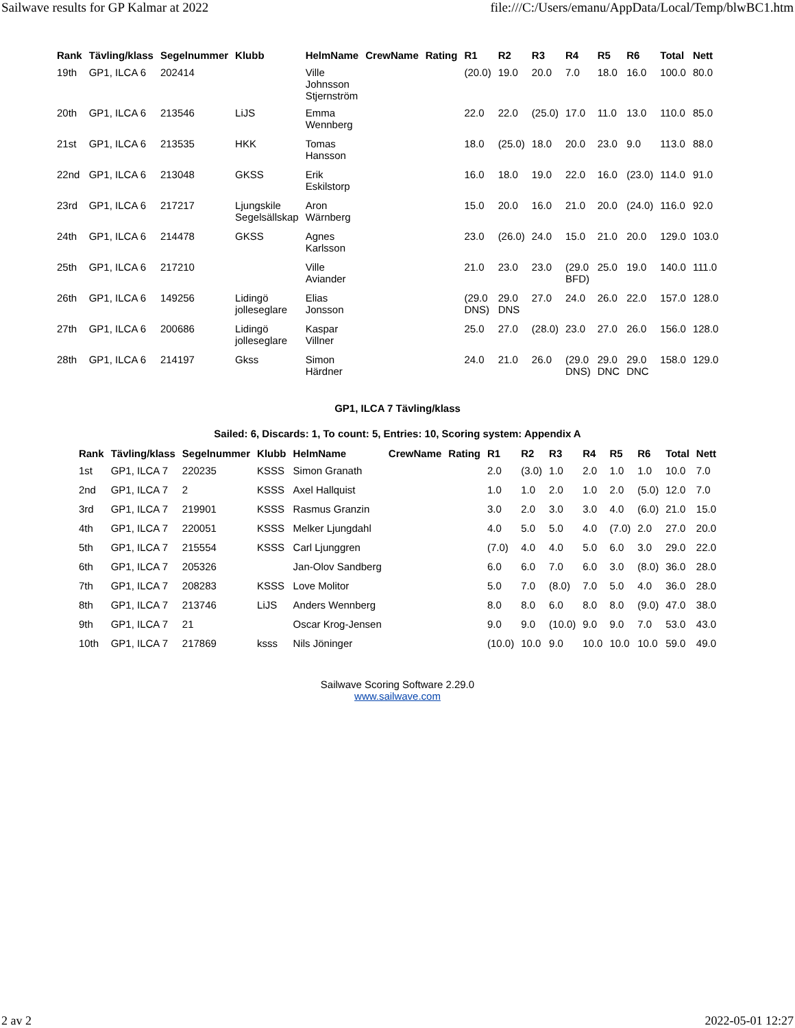Sailwave results for GP Kalmar at 2022 file:///C:/Users/emanu/AppData/Local/Temp/blwBC1.htm
| Rank | Tävling/klass | Segelnummer | Klubb | HelmName | CrewName | Rating | R1 | R2 | R3 | R4 | R5 | R6 | Total | Nett |
| --- | --- | --- | --- | --- | --- | --- | --- | --- | --- | --- | --- | --- | --- | --- |
| 19th | GP1, ILCA 6 | 202414 | | Ville Johnsson Stjernström | | | (20.0) | 19.0 | 20.0 | 7.0 | 18.0 | 16.0 | 100.0 | 80.0 |
| 20th | GP1, ILCA 6 | 213546 | LiJS | Emma Wennberg | | | 22.0 | 22.0 | (25.0) | 17.0 | 11.0 | 13.0 | 110.0 | 85.0 |
| 21st | GP1, ILCA 6 | 213535 | HKK | Tomas Hansson | | | 18.0 | (25.0) | 18.0 | 20.0 | 23.0 | 9.0 | 113.0 | 88.0 |
| 22nd | GP1, ILCA 6 | 213048 | GKSS | Erik Eskilstorp | | | 16.0 | 18.0 | 19.0 | 22.0 | 16.0 | (23.0) | 114.0 | 91.0 |
| 23rd | GP1, ILCA 6 | 217217 | Ljungskile Segelsällskap | Aron Wärnberg | | | 15.0 | 20.0 | 16.0 | 21.0 | 20.0 | (24.0) | 116.0 | 92.0 |
| 24th | GP1, ILCA 6 | 214478 | GKSS | Agnes Karlsson | | | 23.0 | (26.0) | 24.0 | 15.0 | 21.0 | 20.0 | 129.0 | 103.0 |
| 25th | GP1, ILCA 6 | 217210 | | Ville Aviander | | | 21.0 | 23.0 | 23.0 | (29.0 BFD) | 25.0 | 19.0 | 140.0 | 111.0 |
| 26th | GP1, ILCA 6 | 149256 | Lidingö jolleseglare | Elias Jonsson | | | (29.0 DNS) | 29.0 DNS | 27.0 | 24.0 | 26.0 | 22.0 | 157.0 | 128.0 |
| 27th | GP1, ILCA 6 | 200686 | Lidingö jolleseglare | Kaspar Villner | | | 25.0 | 27.0 | (28.0) | 23.0 | 27.0 | 26.0 | 156.0 | 128.0 |
| 28th | GP1, ILCA 6 | 214197 | Gkss | Simon Härdner | | | 24.0 | 21.0 | 26.0 | (29.0 DNS) | 29.0 DNC | 29.0 DNC | 158.0 | 129.0 |
GP1, ILCA 7 Tävling/klass
Sailed: 6, Discards: 1, To count: 5, Entries: 10, Scoring system: Appendix A
| Rank | Tävling/klass | Segelnummer | Klubb | HelmName | CrewName | Rating | R1 | R2 | R3 | R4 | R5 | R6 | Total | Nett |
| --- | --- | --- | --- | --- | --- | --- | --- | --- | --- | --- | --- | --- | --- | --- |
| 1st | GP1, ILCA 7 | 220235 | KSSS | Simon Granath | | | 2.0 | (3.0) | 1.0 | 2.0 | 1.0 | 1.0 | 10.0 | 7.0 |
| 2nd | GP1, ILCA 7 | 2 | KSSS | Axel Hallquist | | | 1.0 | 1.0 | 2.0 | 1.0 | 2.0 | (5.0) | 12.0 | 7.0 |
| 3rd | GP1, ILCA 7 | 219901 | KSSS | Rasmus Granzin | | | 3.0 | 2.0 | 3.0 | 3.0 | 4.0 | (6.0) | 21.0 | 15.0 |
| 4th | GP1, ILCA 7 | 220051 | KSSS | Melker Ljungdahl | | | 4.0 | 5.0 | 5.0 | 4.0 | (7.0) | 2.0 | 27.0 | 20.0 |
| 5th | GP1, ILCA 7 | 215554 | KSSS | Carl Ljunggren | | | (7.0) | 4.0 | 4.0 | 5.0 | 6.0 | 3.0 | 29.0 | 22.0 |
| 6th | GP1, ILCA 7 | 205326 | | Jan-Olov Sandberg | | | 6.0 | 6.0 | 7.0 | 6.0 | 3.0 | (8.0) | 36.0 | 28.0 |
| 7th | GP1, ILCA 7 | 208283 | KSSS | Love Molitor | | | 5.0 | 7.0 | (8.0) | 7.0 | 5.0 | 4.0 | 36.0 | 28.0 |
| 8th | GP1, ILCA 7 | 213746 | LiJS | Anders Wennberg | | | 8.0 | 8.0 | 6.0 | 8.0 | 8.0 | (9.0) | 47.0 | 38.0 |
| 9th | GP1, ILCA 7 | 21 | | Oscar Krog-Jensen | | | 9.0 | 9.0 | (10.0) | 9.0 | 9.0 | 7.0 | 53.0 | 43.0 |
| 10th | GP1, ILCA 7 | 217869 | ksss | Nils Jöninger | | | (10.0) | 10.0 | 9.0 | 10.0 | 10.0 | 10.0 | 59.0 | 49.0 |
Sailwave Scoring Software 2.29.0
www.sailwave.com
2 av 2 2022-05-01 12:27